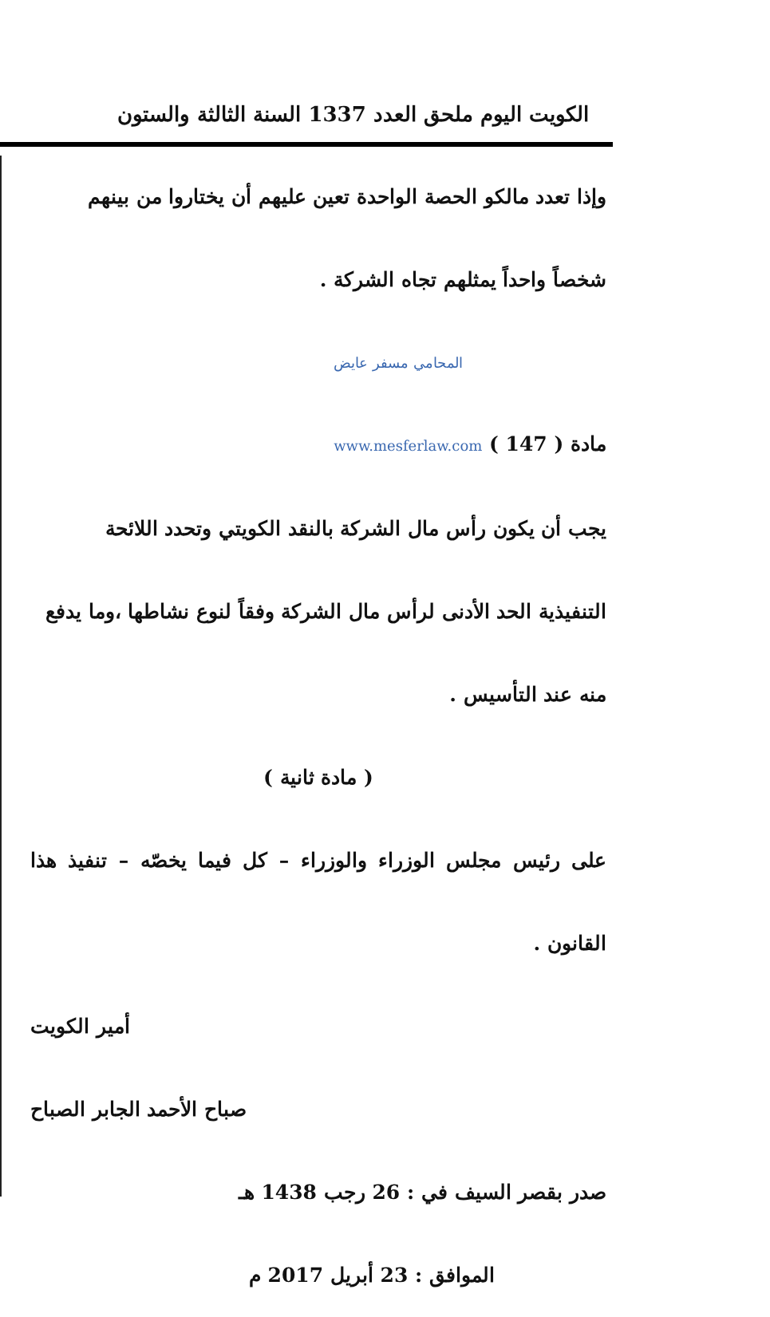الكويت اليوم ملحق العدد 1337 السنة الثالثة والستون
وإذا تعدد مالكو الحصة الواحدة تعين عليهم أن يختاروا من بينهم
شخصاً واحداً يمثلهم تجاه الشركة .
مادة ( 147 ) المحامي مسفر عايض
www.mesferlaw.com
يجب أن يكون رأس مال الشركة بالنقد الكويتي وتحدد اللائحة
التنفيذية الحد الأدنى لرأس مال الشركة وفقاً لنوع نشاطها ،وما يدفع
منه عند التأسيس .
( مادة ثانية )
على رئيس مجلس الوزراء والوزراء – كل فيما يخصّه – تنفيذ هذا القانون .
أمير الكويت
صباح الأحمد الجابر الصباح
صدر بقصر السيف في : 26 رجب 1438 هـ
الموافق : 23 أبريل 2017 م